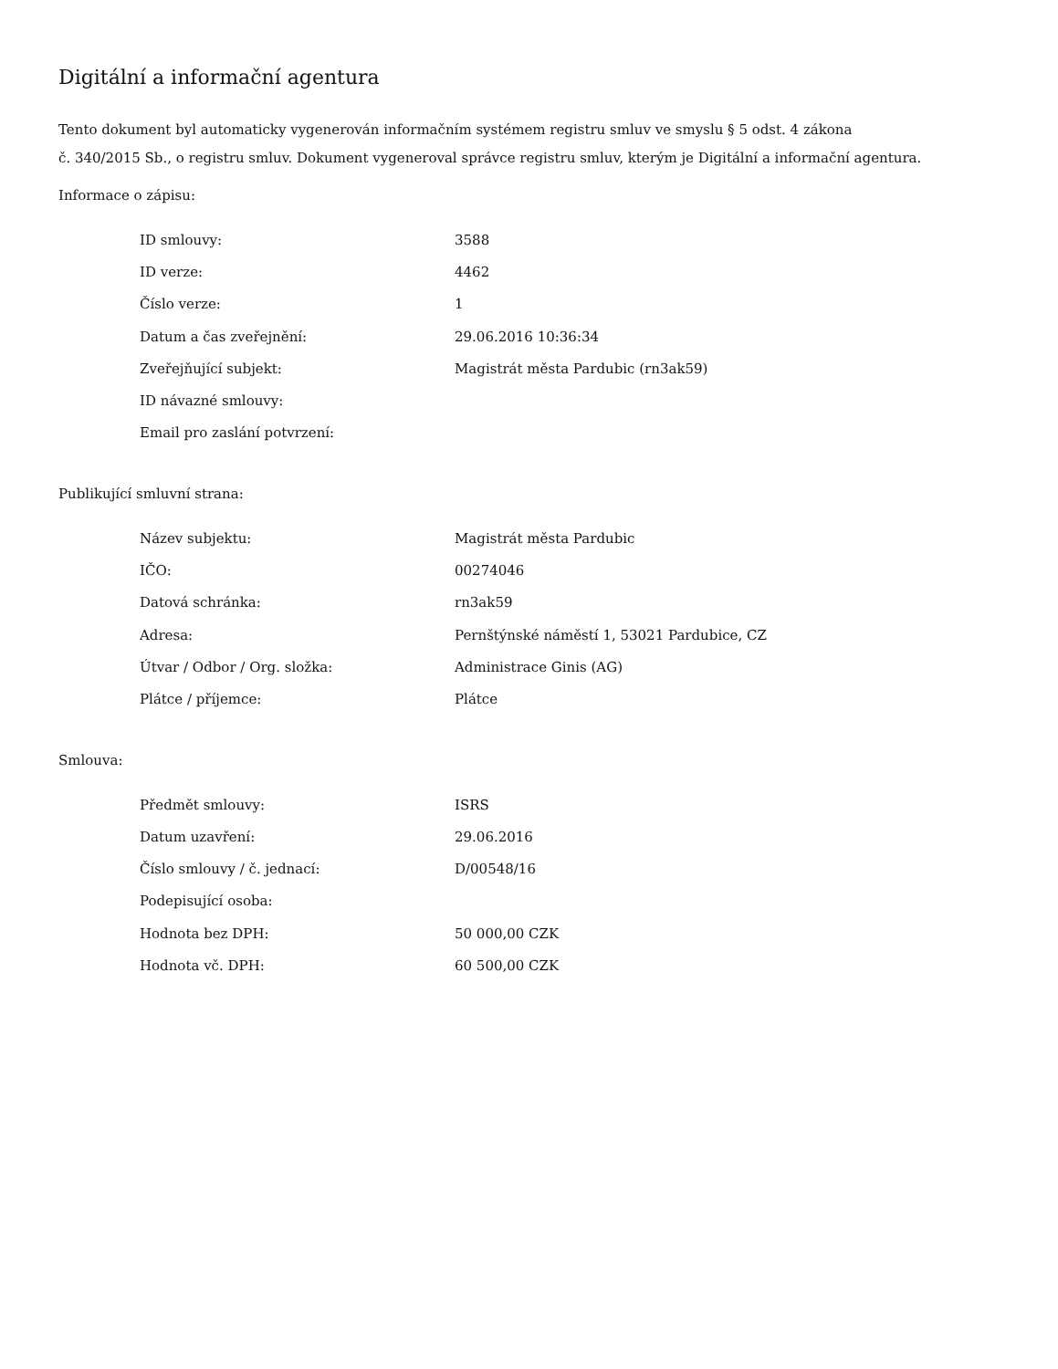Digitální a informační agentura
Tento dokument byl automaticky vygenerován informačním systémem registru smluv ve smyslu § 5 odst. 4 zákona
č. 340/2015 Sb., o registru smluv. Dokument vygeneroval správce registru smluv, kterým je Digitální a informační agentura.
Informace o zápisu:
| ID smlouvy: | 3588 |
| ID verze: | 4462 |
| Číslo verze: | 1 |
| Datum a čas zveřejnění: | 29.06.2016 10:36:34 |
| Zveřejňující subjekt: | Magistrát města Pardubic (rn3ak59) |
| ID návazné smlouvy: | |
| Email pro zaslání potvrzení: | |
Publikující smluvní strana:
| Název subjektu: | Magistrát města Pardubic |
| IČO: | 00274046 |
| Datová schránka: | rn3ak59 |
| Adresa: | Pernštýnské náměstí 1, 53021 Pardubice, CZ |
| Útvar / Odbor / Org. složka: | Administrace Ginis (AG) |
| Plátce / příjemce: | Plátce |
Smlouva:
| Předmět smlouvy: | ISRS |
| Datum uzavření: | 29.06.2016 |
| Číslo smlouvy / č. jednací: | D/00548/16 |
| Podepisující osoba: | |
| Hodnota bez DPH: | 50 000,00 CZK |
| Hodnota vč. DPH: | 60 500,00 CZK |